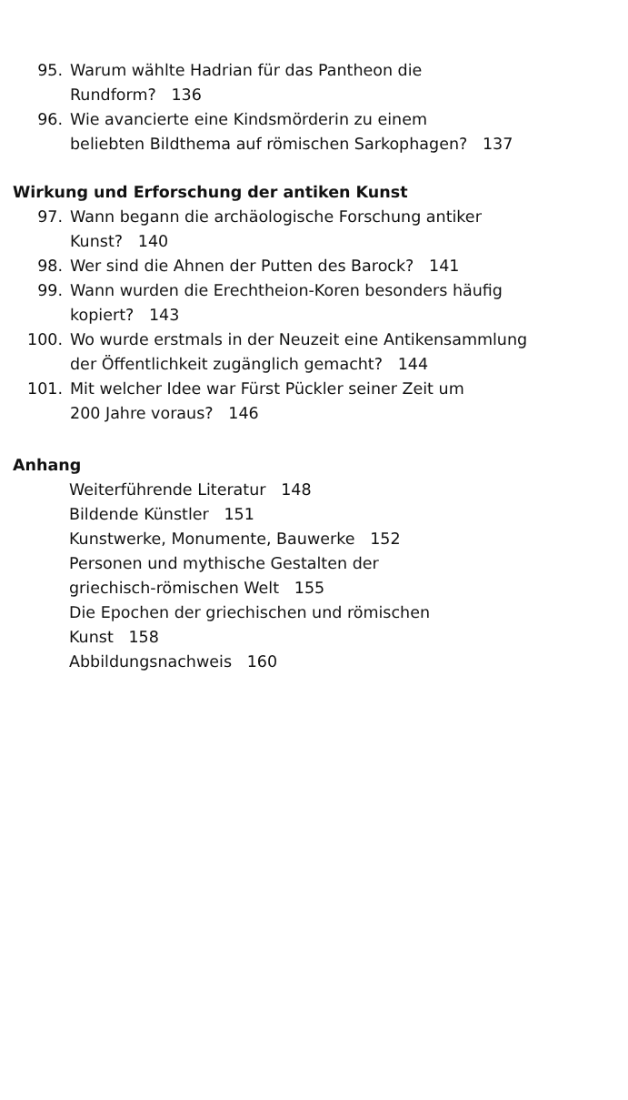95. Warum wählte Hadrian für das Pantheon die
Rundform? 136
96. Wie avancierte eine Kindsmörderin zu einem
beliebten Bildthema auf römischen Sarkophagen? 137
Wirkung und Erforschung der antiken Kunst
97. Wann begann die archäologische Forschung antiker
Kunst? 140
98. Wer sind die Ahnen der Putten des Barock? 141
99. Wann wurden die Erechtheion-Koren besonders häufig
kopiert? 143
100. Wo wurde erstmals in der Neuzeit eine Antikensammlung
der Öffentlichkeit zugänglich gemacht? 144
101. Mit welcher Idee war Fürst Pückler seiner Zeit um
200 Jahre voraus? 146
Anhang
Weiterführende Literatur 148
Bildende Künstler 151
Kunstwerke, Monumente, Bauwerke 152
Personen und mythische Gestalten der
griechisch-römischen Welt 155
Die Epochen der griechischen und römischen
Kunst 158
Abbildungsnachweis 160